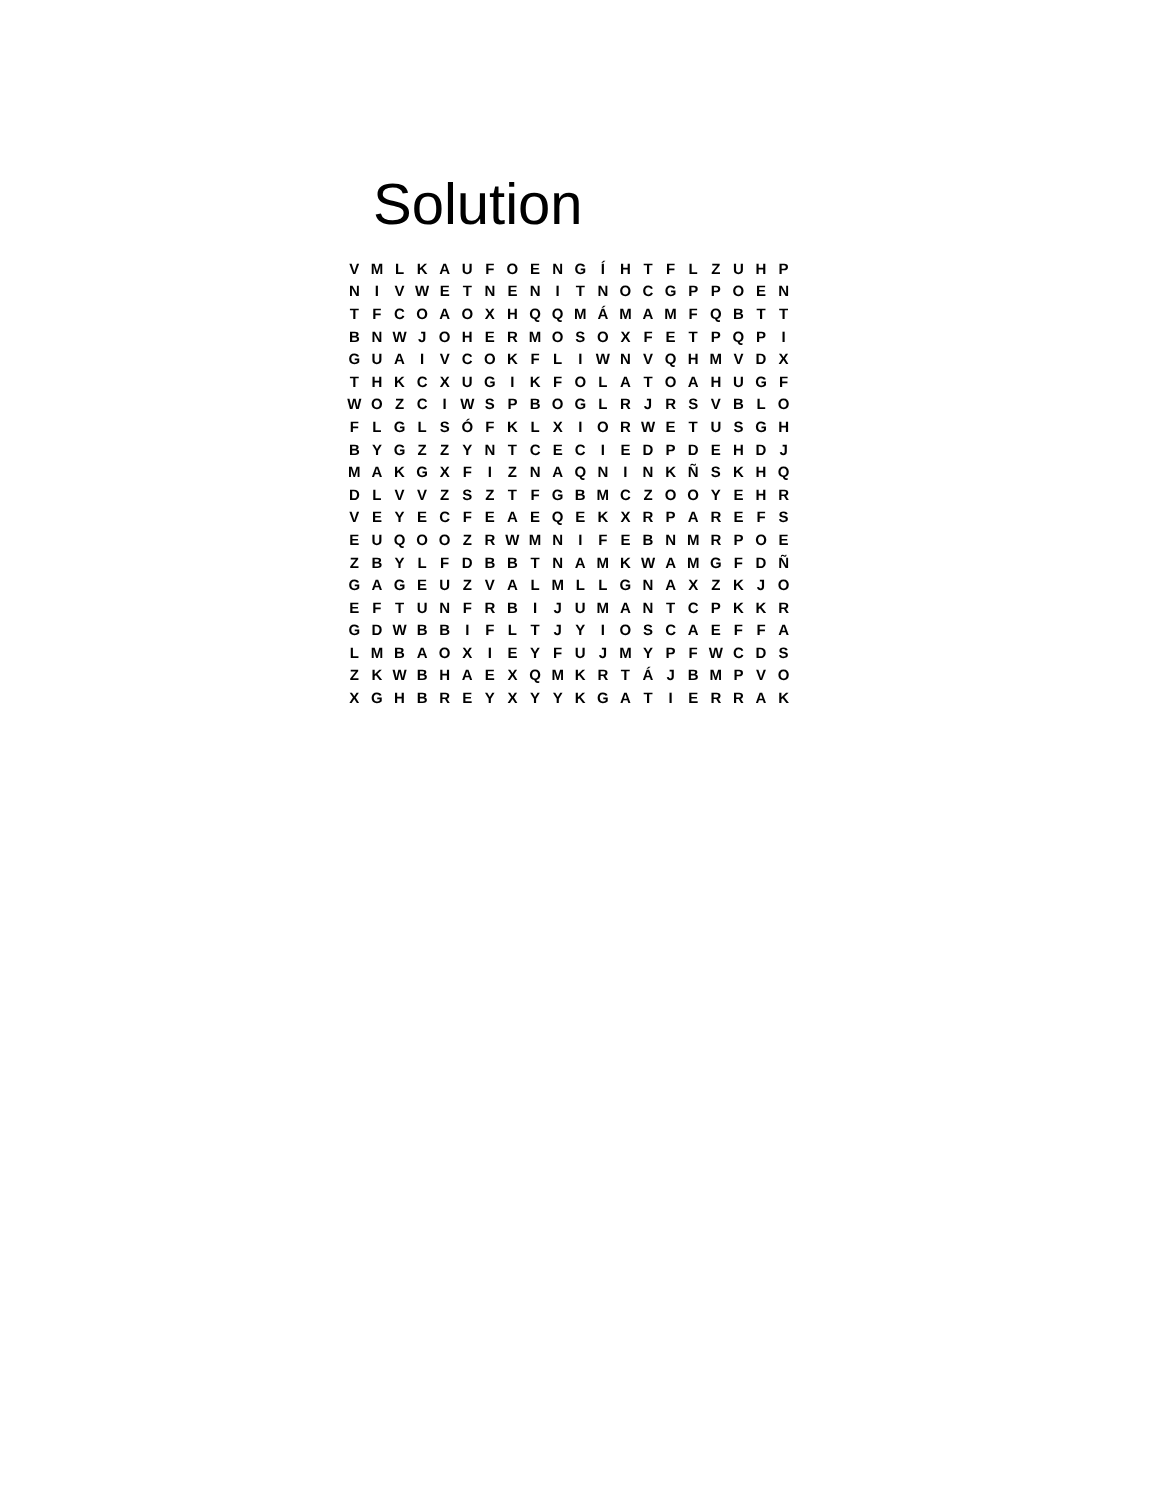Solution
| V | M | L | K | A | U | F | O | E | N | G | Í | H | T | F | L | Z | U | H | P |
| N | I | V | W | E | T | N | E | N | I | T | N | O | C | G | P | P | O | E | N |
| T | F | C | O | A | O | X | H | Q | Q | M | Á | M | A | M | F | Q | B | T | T |
| B | N | W | J | O | H | E | R | M | O | S | O | X | F | E | T | P | Q | P | I |
| G | U | A | I | V | C | O | K | F | L | I | W | N | V | Q | H | M | V | D | X |
| T | H | K | C | X | U | G | I | K | F | O | L | A | T | O | A | H | U | G | F |
| W | O | Z | C | I | W | S | P | B | O | G | L | R | J | R | S | V | B | L | O |
| F | L | G | L | S | Ó | F | K | L | X | I | O | R | W | E | T | U | S | G | H |
| B | Y | G | Z | Z | Y | N | T | C | E | C | I | E | D | P | D | E | H | D | J |
| M | A | K | G | X | F | I | Z | N | A | Q | N | I | N | K | Ñ | S | K | H | Q |
| D | L | V | V | Z | S | Z | T | F | G | B | M | C | Z | O | O | Y | E | H | R |
| V | E | Y | E | C | F | E | A | E | Q | E | K | X | R | P | A | R | E | F | S |
| E | U | Q | O | O | Z | R | W | M | N | I | F | E | B | N | M | R | P | O | E |
| Z | B | Y | L | F | D | B | B | T | N | A | M | K | W | A | M | G | F | D | Ñ |
| G | A | G | E | U | Z | V | A | L | M | L | L | G | N | A | X | Z | K | J | O |
| E | F | T | U | N | F | R | B | I | J | U | M | A | N | T | C | P | K | K | R |
| G | D | W | B | B | I | F | L | T | J | Y | I | O | S | C | A | E | F | F | A |
| L | M | B | A | O | X | I | E | Y | F | U | J | M | Y | P | F | W | C | D | S |
| Z | K | W | B | H | A | E | X | Q | M | K | R | T | Á | J | B | M | P | V | O |
| X | G | H | B | R | E | Y | X | Y | Y | K | G | A | T | I | E | R | R | A | K |